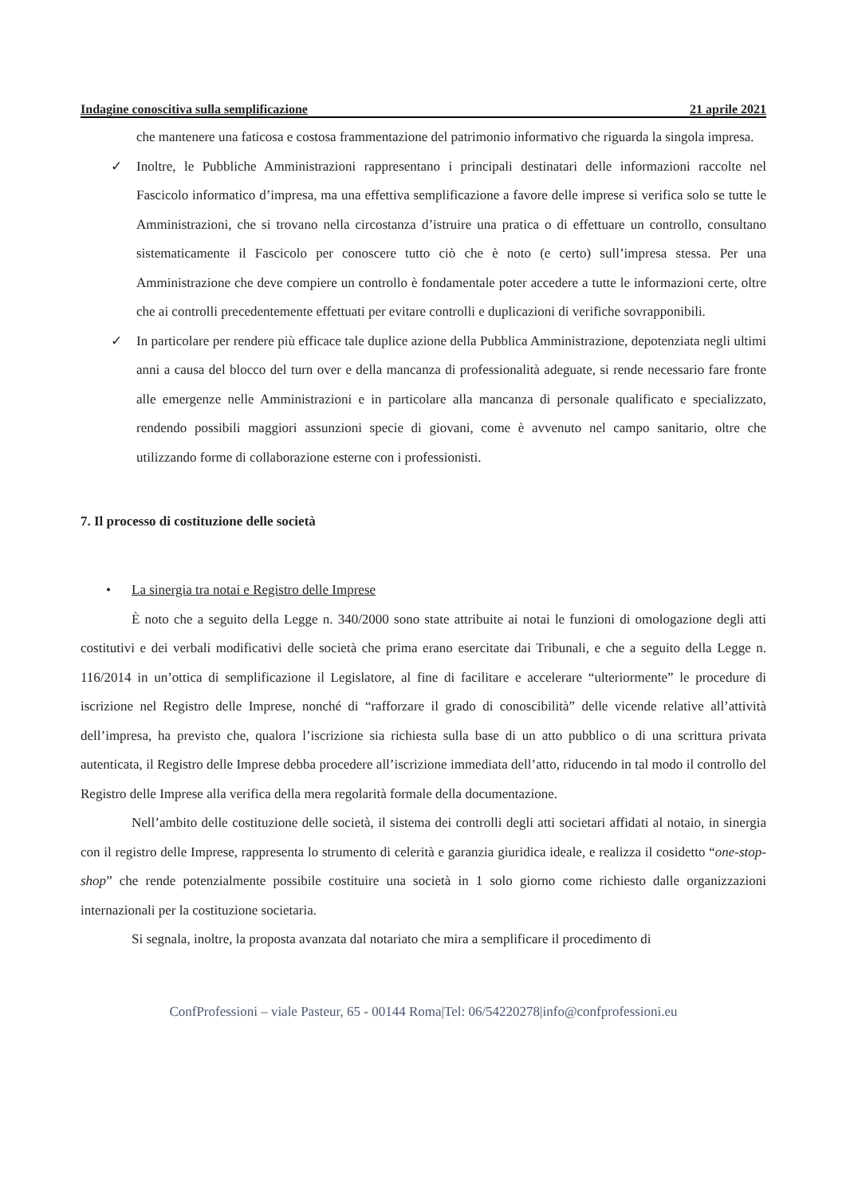Indagine conoscitiva sulla semplificazione 21 aprile 2021
che mantenere una faticosa e costosa frammentazione del patrimonio informativo che riguarda la singola impresa.
✓ Inoltre, le Pubbliche Amministrazioni rappresentano i principali destinatari delle informazioni raccolte nel Fascicolo informatico d’impresa, ma una effettiva semplificazione a favore delle imprese si verifica solo se tutte le Amministrazioni, che si trovano nella circostanza d’istruire una pratica o di effettuare un controllo, consultano sistematicamente il Fascicolo per conoscere tutto ciò che è noto (e certo) sull’impresa stessa. Per una Amministrazione che deve compiere un controllo è fondamentale poter accedere a tutte le informazioni certe, oltre che ai controlli precedentemente effettuati per evitare controlli e duplicazioni di verifiche sovrapponibili.
✓ In particolare per rendere più efficace tale duplice azione della Pubblica Amministrazione, depotenziata negli ultimi anni a causa del blocco del turn over e della mancanza di professionalità adeguate, si rende necessario fare fronte alle emergenze nelle Amministrazioni e in particolare alla mancanza di personale qualificato e specializzato, rendendo possibili maggiori assunzioni specie di giovani, come è avvenuto nel campo sanitario, oltre che utilizzando forme di collaborazione esterne con i professionisti.
7. Il processo di costituzione delle società
• La sinergia tra notai e Registro delle Imprese
È noto che a seguito della Legge n. 340/2000 sono state attribuite ai notai le funzioni di omologazione degli atti costitutivi e dei verbali modificativi delle società che prima erano esercitate dai Tribunali, e che a seguito della Legge n. 116/2014 in un’ottica di semplificazione il Legislatore, al fine di facilitare e accelerare “ulteriormente” le procedure di iscrizione nel Registro delle Imprese, nonché di “rafforzare il grado di conoscibilità” delle vicende relative all’attività dell’impresa, ha previsto che, qualora l’iscrizione sia richiesta sulla base di un atto pubblico o di una scrittura privata autenticata, il Registro delle Imprese debba procedere all’iscrizione immediata dell’atto, riducendo in tal modo il controllo del Registro delle Imprese alla verifica della mera regolarità formale della documentazione.
Nell’ambito delle costituzione delle società, il sistema dei controlli degli atti societari affidati al notaio, in sinergia con il registro delle Imprese, rappresenta lo strumento di celerità e garanzia giuridica ideale, e realizza il cosidetto “one-stop-shop” che rende potenzialmente possibile costituire una società in 1 solo giorno come richiesto dalle organizzazioni internazionali per la costituzione societaria.
Si segnala, inoltre, la proposta avanzata dal notariato che mira a semplificare il procedimento di
ConfProfessioni – viale Pasteur, 65 - 00144 Roma|Tel: 06/54220278|info@confprofessioni.eu